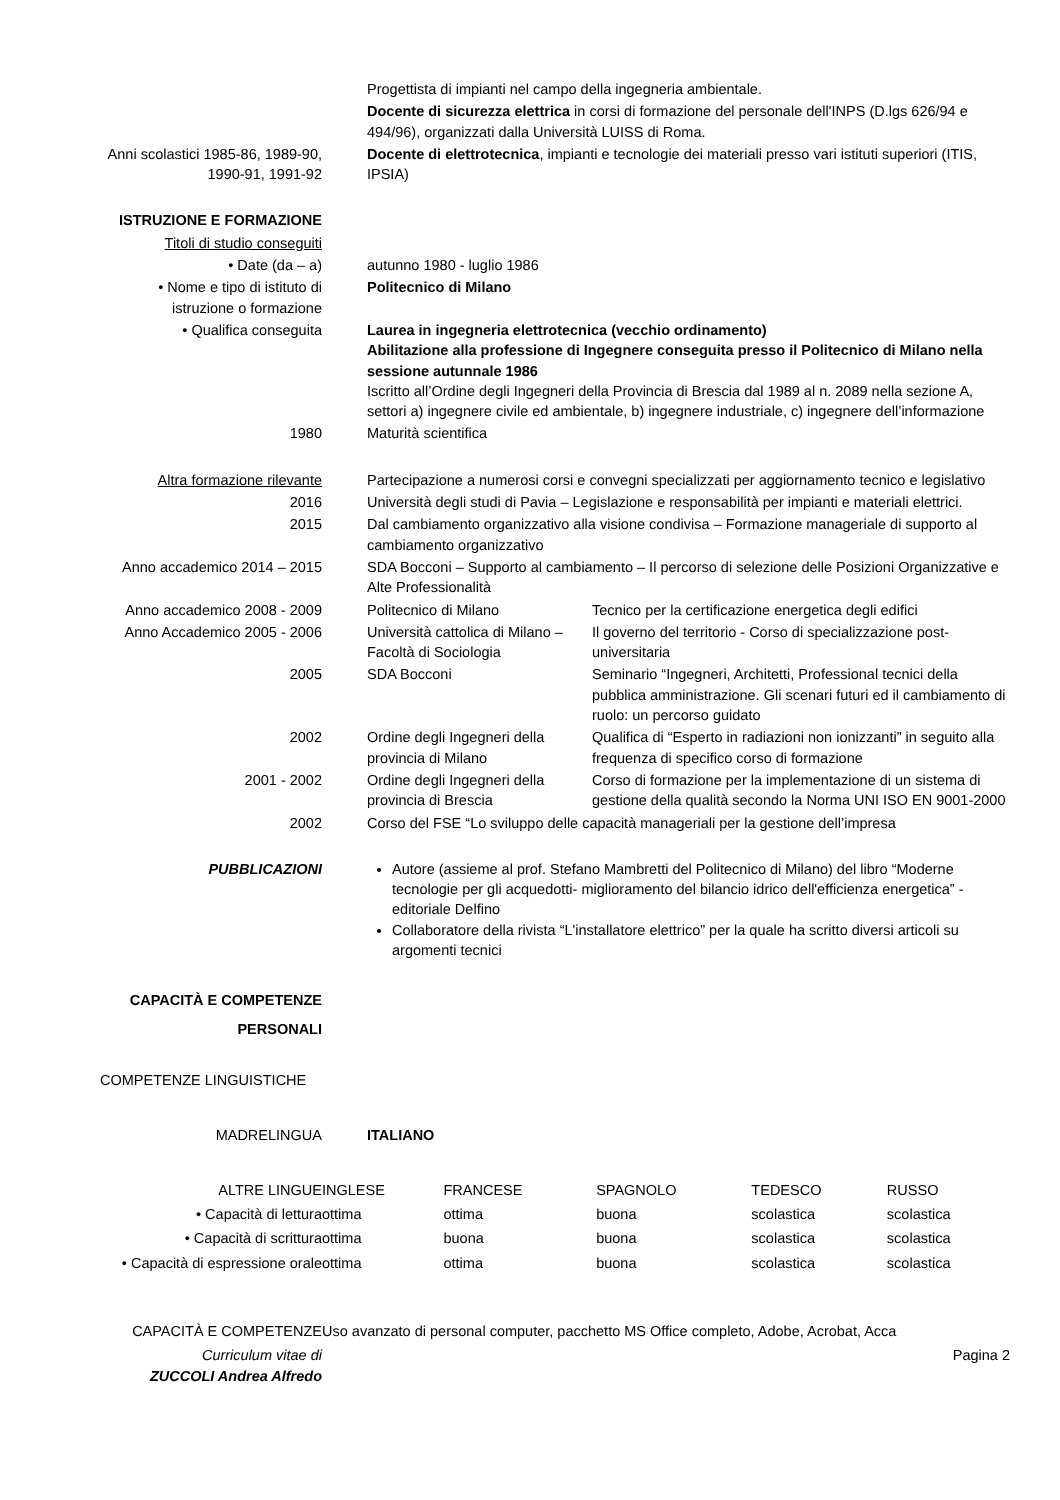| | Progettista di impianti nel campo della ingegneria ambientale. | |
| | Docente di sicurezza elettrica in corsi di formazione del personale dell'INPS (D.lgs 626/94 e 494/96), organizzati dalla Università LUISS di Roma. | |
| Anni scolastici 1985-86, 1989-90, 1990-91, 1991-92 | Docente di elettrotecnica , impianti e tecnologie dei materiali presso vari istituti superiori (ITIS, IPSIA) | |
| ISTRUZIONE E FORMAZIONE | | |
| Titoli di studio conseguiti | | |
| • Date (da – a) | autunno 1980 - luglio 1986 | |
| • Nome e tipo di istituto di istruzione o formazione | Politecnico di Milano | |
| • Qualifica conseguita | Laurea in ingegneria elettrotecnica (vecchio ordinamento) Abilitazione alla professione di Ingegnere conseguita presso il Politecnico di Milano nella sessione autunnale 1986 Iscritto all’Ordine degli Ingegneri della Provincia di Brescia dal 1989 al n. 2089 nella sezione A, settori a) ingegnere civile ed ambientale, b) ingegnere industriale, c) ingegnere dell’informazione | |
| 1980 | Maturità scientifica | |
| Altra formazione rilevante | Partecipazione a numerosi corsi e convegni specializzati per aggiornamento tecnico e legislativo | |
| 2016 | Università degli studi di Pavia – Legislazione e responsabilità per impianti e materiali elettrici. | |
| 2015 | Dal cambiamento organizzativo alla visione condivisa – Formazione manageriale di supporto al cambiamento organizzativo | |
| Anno accademico 2014 – 2015 | SDA Bocconi – Supporto al cambiamento – Il percorso di selezione delle Posizioni Organizzative e Alte Professionalità | |
| Anno accademico 2008 - 2009 | Politecnico di Milano | Tecnico per la certificazione energetica degli edifici |
| Anno Accademico 2005 - 2006 | Università cattolica di Milano – Facoltà di Sociologia | Il governo del territorio - Corso di specializzazione post-universitaria |
| 2005 | SDA Bocconi | Seminario “Ingegneri, Architetti, Professional tecnici della pubblica amministrazione. Gli scenari futuri ed il cambiamento di ruolo: un percorso guidato |
| 2002 | Ordine degli Ingegneri della provincia di Milano | Qualifica di “Esperto in radiazioni non ionizzanti” in seguito alla frequenza di specifico corso di formazione |
| 2001 - 2002 | Ordine degli Ingegneri della provincia di Brescia | Corso di formazione per la implementazione di un sistema di gestione della qualità secondo la Norma UNI ISO EN 9001-2000 |
| 2002 | Corso del FSE “Lo sviluppo delle capacità manageriali per la gestione dell’impresa | |
| PUBBLICAZIONI | Autore (assieme al prof. Stefano Mambretti del Politecnico di Milano) del libro “Moderne tecnologie per gli acquedotti- miglioramento del bilancio idrico dell'efficienza energetica” - editoriale Delfino Collaboratore della rivista “L'installatore elettrico” per la quale ha scritto diversi articoli su argomenti tecnici | |
| CAPACITÀ E COMPETENZE PERSONALI | | |
| COMPETENZE LINGUISTICHE | | |
| MADRELINGUA | ITALIANO | |
| ALTRE LINGUE | INGLESE | FRANCESE | SPAGNOLO | TEDESCO | RUSSO |
| • Capacità di lettura | ottima | ottima | buona | scolastica | scolastica |
| • Capacità di scrittura | ottima | buona | buona | scolastica | scolastica |
| • Capacità di espressione orale | ottima | ottima | buona | scolastica | scolastica |
| CAPACITÀ E COMPETENZE | Uso avanzato di personal computer, pacchetto MS Office completo, Adobe, Acrobat, Acca | | | | |
| Curriculum vitae di ZUCCOLI Andrea Alfredo | Pagina 2 | | | | |